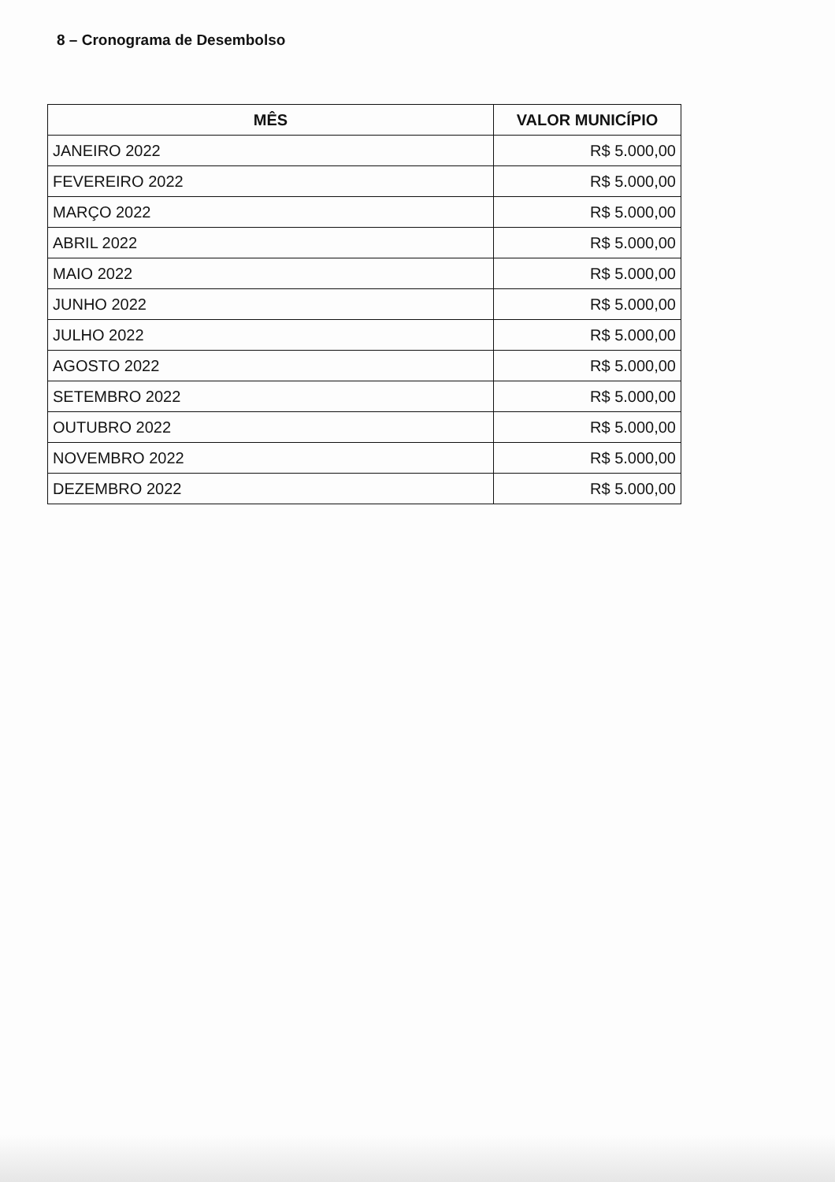8 – Cronograma de Desembolso
| MÊS | VALOR MUNICÍPIO |
| --- | --- |
| JANEIRO 2022 | R$ 5.000,00 |
| FEVEREIRO 2022 | R$ 5.000,00 |
| MARÇO 2022 | R$ 5.000,00 |
| ABRIL 2022 | R$ 5.000,00 |
| MAIO 2022 | R$ 5.000,00 |
| JUNHO 2022 | R$ 5.000,00 |
| JULHO 2022 | R$ 5.000,00 |
| AGOSTO 2022 | R$ 5.000,00 |
| SETEMBRO 2022 | R$ 5.000,00 |
| OUTUBRO 2022 | R$ 5.000,00 |
| NOVEMBRO 2022 | R$ 5.000,00 |
| DEZEMBRO 2022 | R$ 5.000,00 |